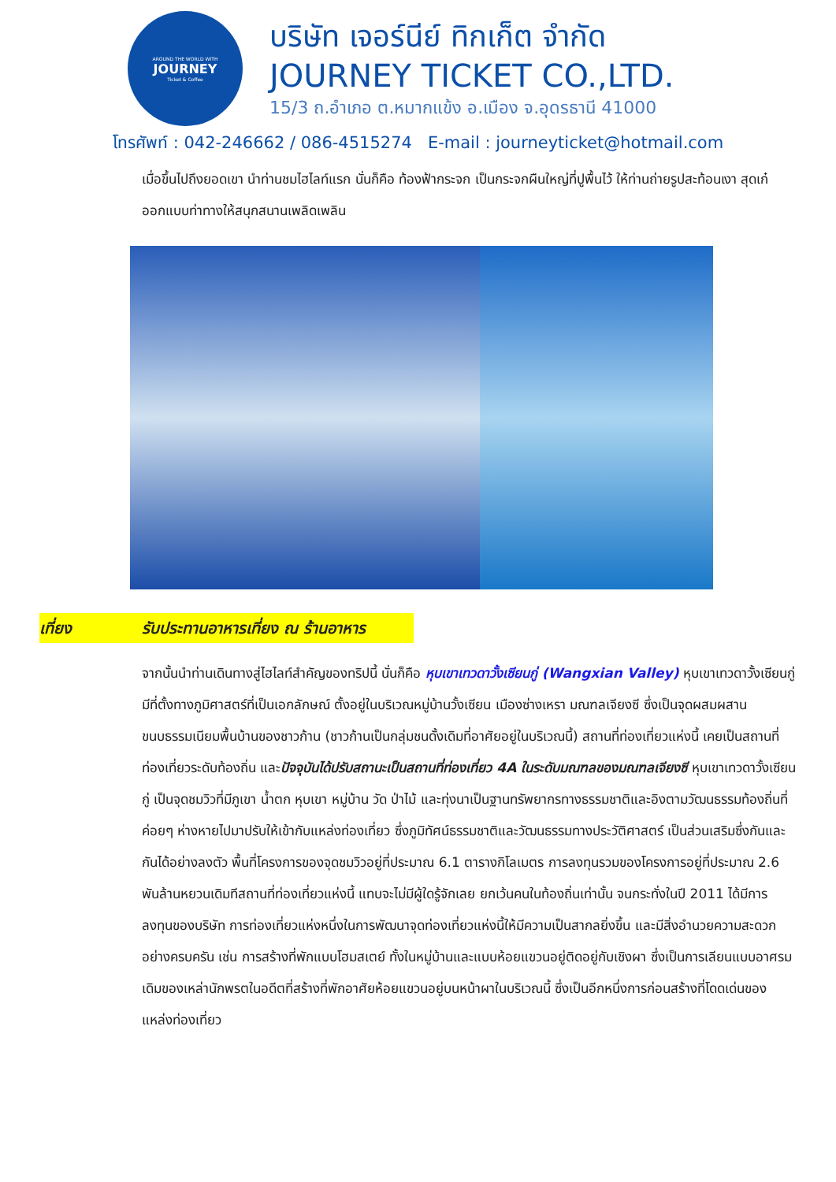AROUND THE WORLD WITH
JOURNEY
Ticket & Coffee
บริษัท เจอร์นีย์ ทิกเก็ต จำกัด
JOURNEY TICKET CO.,LTD.
15/3 ถ.อำเภอ ต.หมากแข้ง อ.เมือง จ.อุดรธานี 41000
โทรศัพท์ : 042-246662 / 086-4515274 E-mail : journeyticket@hotmail.com
เมื่อขึ้นไปถึงยอดเขา นำท่านชมไฮไลท์แรก นั่นก็คือ ท้องฟ้ากระจก เป็นกระจกผืนใหญ่ที่ปูพื้นไว้ ให้ท่านถ่ายรูปสะท้อนเงา สุดเก๋ ออกแบบท่าทางให้สนุกสนานเพลิดเพลิน
เที่ยง รับประทานอาหารเที่ยง ณ ร้านอาหาร
จากนั้นนำท่านเดินทางสู่ไฮไลท์สำคัญของทริปนี้ นั่นก็คือ หุบเขาเทวดาวั้งเซียนกู่ (Wangxian Valley) หุบเขาเทวดาวั้งเซียนกู่ มีที่ตั้งทางภูมิศาสตร์ที่เป็นเอกลักษณ์ ตั้งอยู่ในบริเวณหมู่บ้านวั้งเซียน เมืองซ่างเหรา มณฑลเจียงซี ซึ่งเป็นจุดผสมผสานขนบธรรมเนียมพื้นบ้านของชาวก้าน (ชาวก้านเป็นกลุ่มชนดั้งเดิมที่อาศัยอยู่ในบริเวณนี้) สถานที่ท่องเที่ยวแห่งนี้ เคยเป็นสถานที่ท่องเที่ยวระดับท้องถิ่น และปัจจุบันได้ปรับสถานะเป็นสถานที่ท่องเที่ยว 4A ในระดับมณฑลของมณฑลเจียงซี หุบเขาเทวดาวั้งเซียนกู่ เป็นจุดชมวิวที่มีภูเขา น้ำตก หุบเขา หมู่บ้าน วัด ป่าไม้ และทุ่งนาเป็นฐานทรัพยากรทางธรรมชาติและอิงตามวัฒนธรรมท้องถิ่นที่ค่อยๆ ห่างหายไปมาปรับให้เข้ากับแหล่งท่องเที่ยว ซึ่งภูมิทัศน์ธรรมชาติและวัฒนธรรมทางประวัติศาสตร์ เป็นส่วนเสริมซึ่งกันและกันได้อย่างลงตัว พื้นที่โครงการของจุดชมวิวอยู่ที่ประมาณ 6.1 ตารางกิโลเมตร การลงทุนรวมของโครงการอยู่ที่ประมาณ 2.6 พันล้านหยวนเดิมทีสถานที่ท่องเที่ยวแห่งนี้ แทบจะไม่มีผู้ใดรู้จักเลย ยกเว้นคนในท้องถิ่นเท่านั้น จนกระทั่งในปี 2011 ได้มีการลงทุนของบริษัท การท่องเที่ยวแห่งหนึ่งในการพัฒนาจุดท่องเที่ยวแห่งนี้ให้มีความเป็นสากลยิ่งขึ้น และมีสิ่งอำนวยความสะดวก อย่างครบครัน เช่น การสร้างที่พักแบบโฮมสเตย์ ทั้งในหมู่บ้านและแบบห้อยแขวนอยู่ติดอยู่กับเชิงผา ซึ่งเป็นการเลียนแบบอาศรมเดิมของเหล่านักพรตในอดีตที่สร้างที่พักอาศัยห้อยแขวนอยู่บนหน้าผาในบริเวณนี้ ซึ่งเป็นอีกหนึ่งการก่อนสร้างที่โดดเด่นของแหล่งท่องเที่ยว